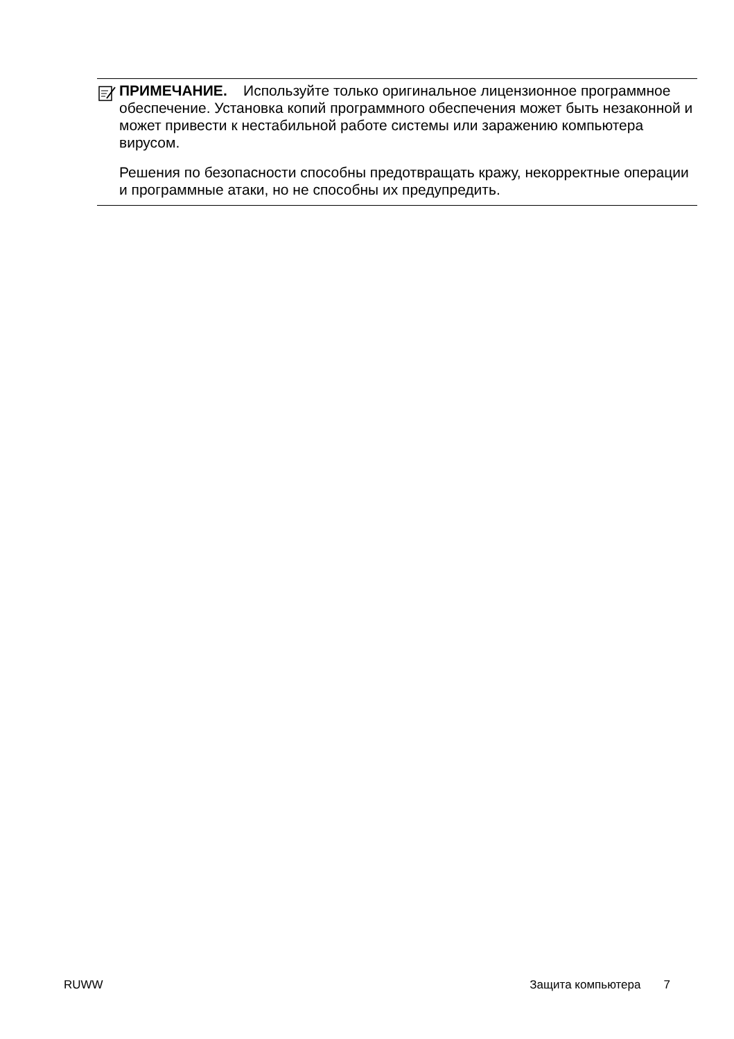ПРИМЕЧАНИЕ. Используйте только оригинальное лицензионное программное обеспечение. Установка копий программного обеспечения может быть незаконной и может привести к нестабильной работе системы или заражению компьютера вирусом.
Решения по безопасности способны предотвращать кражу, некорректные операции и программные атаки, но не способны их предупредить.
RUWW Защита компьютера 7